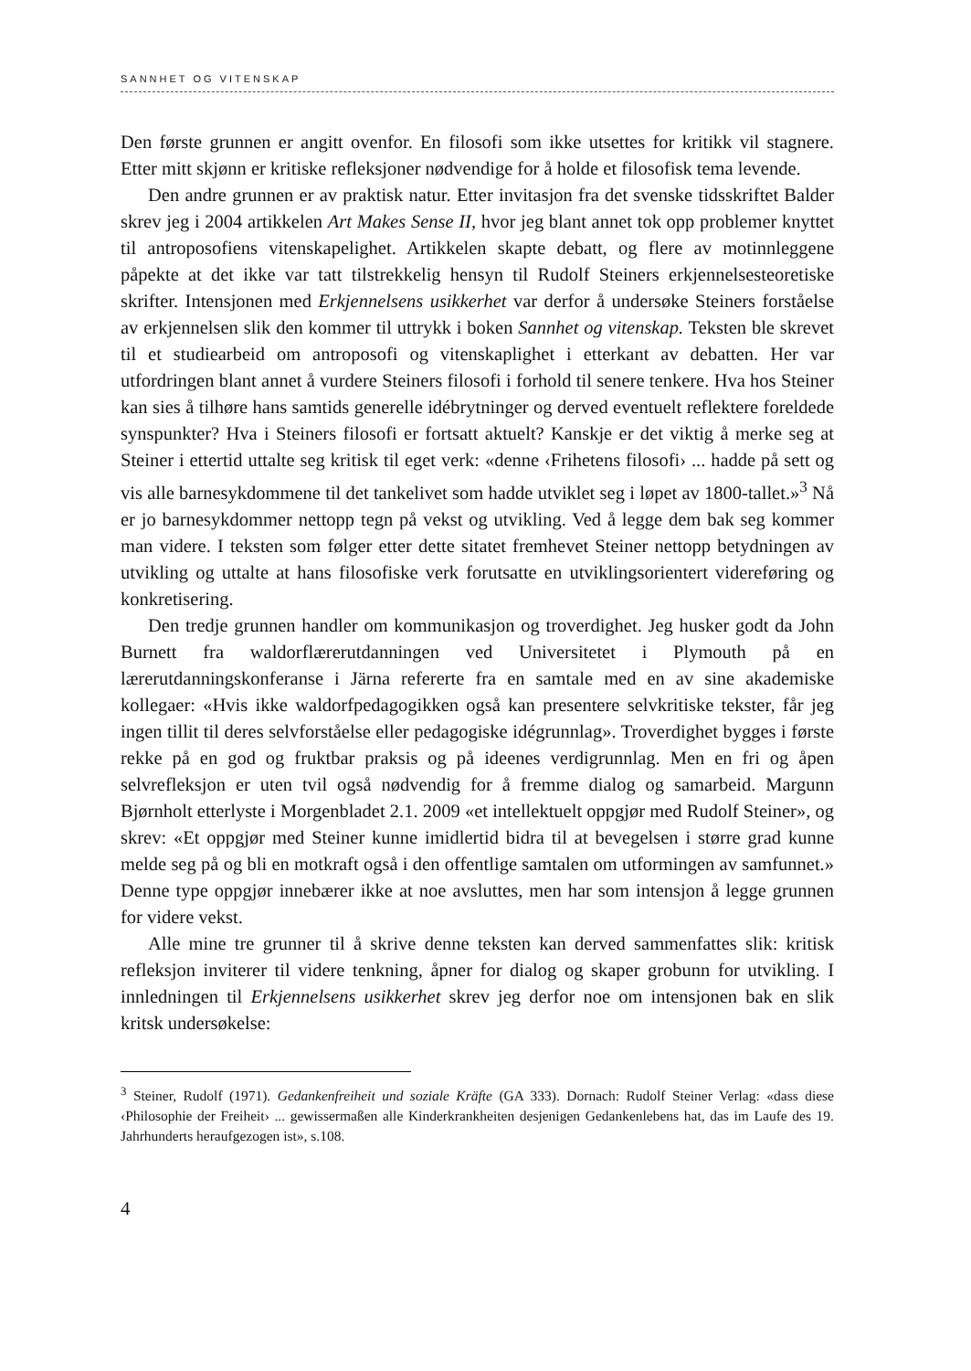SANNHET OG VITENSKAP
Den første grunnen er angitt ovenfor. En filosofi som ikke utsettes for kritikk vil stagnere. Etter mitt skjønn er kritiske refleksjoner nødvendige for å holde et filosofisk tema levende.
Den andre grunnen er av praktisk natur. Etter invitasjon fra det svenske tidsskriftet Balder skrev jeg i 2004 artikkelen Art Makes Sense II, hvor jeg blant annet tok opp problemer knyttet til antroposofiens vitenskapelighet. Artikkelen skapte debatt, og flere av motinnleggene påpekte at det ikke var tatt tilstrekkelig hensyn til Rudolf Steiners erkjennelsesteoretiske skrifter. Intensjonen med Erkjennelsens usikkerhet var derfor å undersøke Steiners forståelse av erkjennelsen slik den kommer til uttrykk i boken Sannhet og vitenskap. Teksten ble skrevet til et studiearbeid om antroposofi og vitenskaplighet i etterkant av debatten. Her var utfordringen blant annet å vurdere Steiners filosofi i forhold til senere tenkere. Hva hos Steiner kan sies å tilhøre hans samtids generelle idébrytninger og derved eventuelt reflektere foreldede synspunkter? Hva i Steiners filosofi er fortsatt aktuelt? Kanskje er det viktig å merke seg at Steiner i ettertid uttalte seg kritisk til eget verk: «denne ‹Frihetens filosofi› ... hadde på sett og vis alle barnesykdommene til det tankelivet som hadde utviklet seg i løpet av 1800-tallet.»<sup>3</sup> Nå er jo barnesykdommer nettopp tegn på vekst og utvikling. Ved å legge dem bak seg kommer man videre. I teksten som følger etter dette sitatet fremhevet Steiner nettopp betydningen av utvikling og uttalte at hans filosofiske verk forutsatte en utviklingsorientert videreføring og konkretisering.
Den tredje grunnen handler om kommunikasjon og troverdighet. Jeg husker godt da John Burnett fra waldorflærerutdanningen ved Universitetet i Plymouth på en lærerutdanningskonferanse i Järna refererte fra en samtale med en av sine akademiske kollegaer: «Hvis ikke waldorfpedagogikken også kan presentere selvkritiske tekster, får jeg ingen tillit til deres selvforståelse eller pedagogiske idégrunnlag». Troverdighet bygges i første rekke på en god og fruktbar praksis og på ideenes verdigrunnlag. Men en fri og åpen selvrefleksjon er uten tvil også nødvendig for å fremme dialog og samarbeid. Margunn Bjørnholt etterlyste i Morgenbladet 2.1. 2009 «et intellektuelt oppgjør med Rudolf Steiner», og skrev: «Et oppgjør med Steiner kunne imidlertid bidra til at bevegelsen i større grad kunne melde seg på og bli en motkraft også i den offentlige samtalen om utformingen av samfunnet.» Denne type oppgjør innebærer ikke at noe avsluttes, men har som intensjon å legge grunnen for videre vekst.
Alle mine tre grunner til å skrive denne teksten kan derved sammenfattes slik: kritisk refleksjon inviterer til videre tenkning, åpner for dialog og skaper grobunn for utvikling. I innledningen til Erkjennelsens usikkerhet skrev jeg derfor noe om intensjonen bak en slik kritsk undersøkelse:
<sup>3</sup> Steiner, Rudolf (1971). Gedankenfreiheit und soziale Kräfte (GA 333). Dornach: Rudolf Steiner Verlag: «dass diese ‹Philosophie der Freiheit› ... gewissermaßen alle Kinderkrankheiten desjenigen Gedankenlebens hat, das im Laufe des 19. Jahrhunderts heraufgezogen ist», s.108.
4